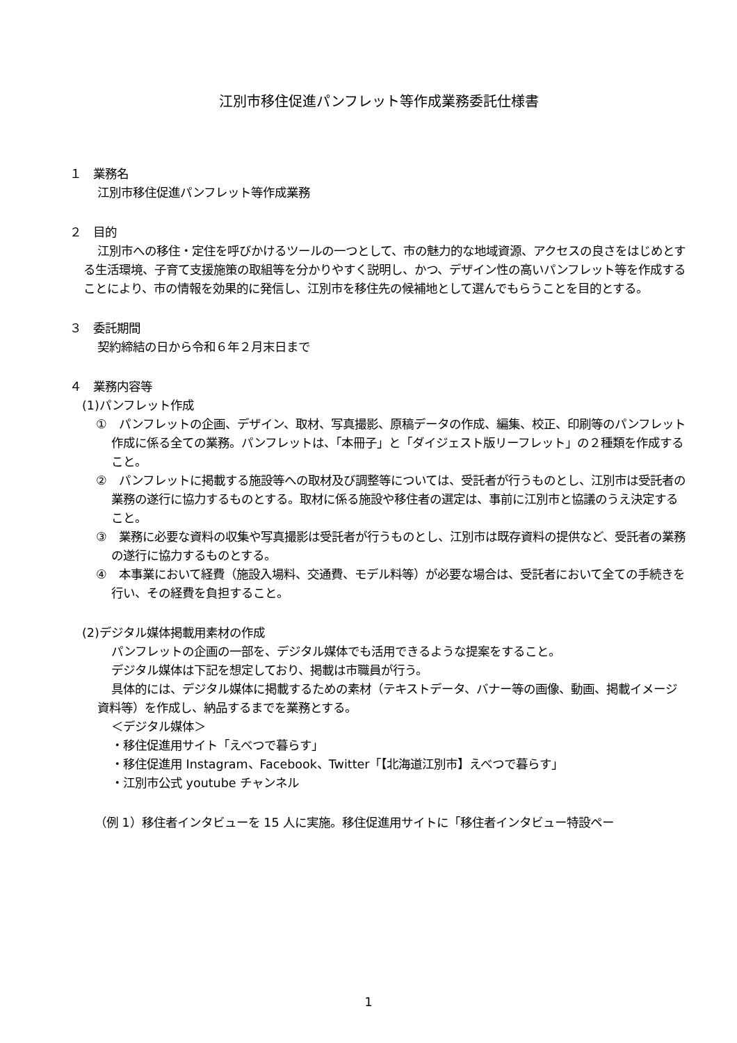江別市移住促進パンフレット等作成業務委託仕様書
１　業務名
江別市移住促進パンフレット等作成業務
２　目的
江別市への移住・定住を呼びかけるツールの一つとして、市の魅力的な地域資源、アクセスの良さをはじめとする生活環境、子育て支援施策の取組等を分かりやすく説明し、かつ、デザイン性の高いパンフレット等を作成することにより、市の情報を効果的に発信し、江別市を移住先の候補地として選んでもらうことを目的とする。
３　委託期間
契約締結の日から令和６年２月末日まで
４　業務内容等
(1)パンフレット作成
①　パンフレットの企画、デザイン、取材、写真撮影、原稿データの作成、編集、校正、印刷等のパンフレット作成に係る全ての業務。パンフレットは、「本冊子」と「ダイジェスト版リーフレット」の２種類を作成すること。
②　パンフレットに掲載する施設等への取材及び調整等については、受託者が行うものとし、江別市は受託者の業務の遂行に協力するものとする。取材に係る施設や移住者の選定は、事前に江別市と協議のうえ決定すること。
③　業務に必要な資料の収集や写真撮影は受託者が行うものとし、江別市は既存資料の提供など、受託者の業務の遂行に協力するものとする。
④　本事業において経費（施設入場料、交通費、モデル料等）が必要な場合は、受託者において全ての手続きを行い、その経費を負担すること。
(2)デジタル媒体掲載用素材の作成
パンフレットの企画の一部を、デジタル媒体でも活用できるような提案をすること。
デジタル媒体は下記を想定しており、掲載は市職員が行う。
具体的には、デジタル媒体に掲載するための素材（テキストデータ、バナー等の画像、動画、掲載イメージ資料等）を作成し、納品するまでを業務とする。
＜デジタル媒体＞
・移住促進用サイト「えべつで暮らす」
・移住促進用 Instagram、Facebook、Twitter「【北海道江別市】えべつで暮らす」
・江別市公式 youtube チャンネル
（例 1）移住者インタビューを 15 人に実施。移住促進用サイトに「移住者インタビュー特設ペー
1